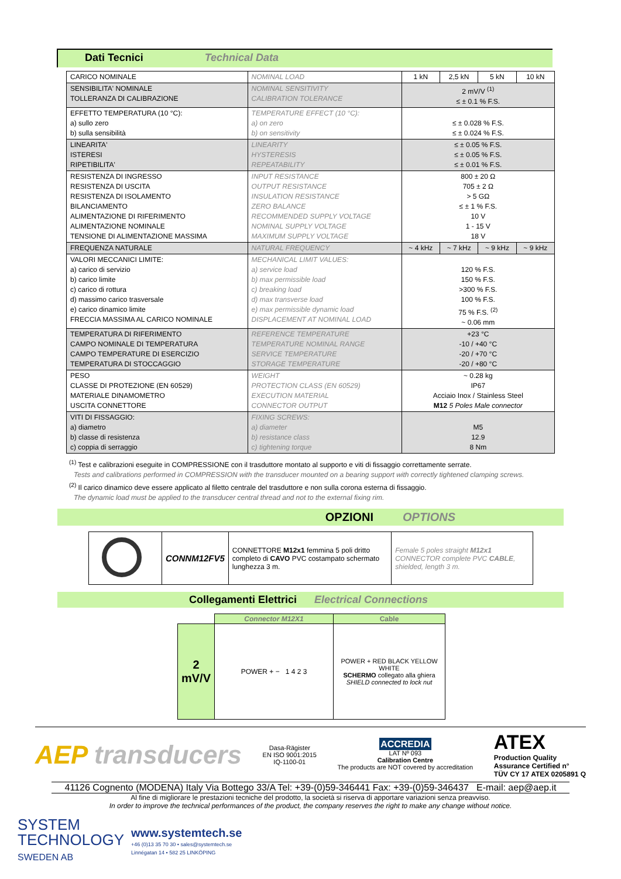Dati Tecnici Technical Data
| CARICO NOMINALE | NOMINAL LOAD | 1 kN | 2,5 kN | 5 kN | 10 kN |
| SENSIBILITA' NOMINALE TOLLERANZA DI CALIBRAZIONE | NOMINAL SENSITIVITY CALIBRATION TOLERANCE | 2 mV/V <sup>(1)</sup> ≤ ± 0.1 % F.S. | | | |
| EFFETTO TEMPERATURA (10 °C): a) sullo zero b) sulla sensibilità | TEMPERATURE EFFECT (10 °C): a) on zero b) on sensitivity | ≤ ± 0.028 % F.S. ≤ ± 0.024 % F.S. | | | |
| LINEARITA' ISTERESI RIPETIBILITA' | LINEARITY HYSTERESIS REPEATABILITY | ≤ ± 0.05 % F.S. ≤ ± 0.05 % F.S. ≤ ± 0.01 % F.S. | | | |
| RESISTENZA DI INGRESSO RESISTENZA DI USCITA RESISTENZA DI ISOLAMENTO BILANCIAMENTO ALIMENTAZIONE DI RIFERIMENTO ALIMENTAZIONE NOMINALE TENSIONE DI ALIMENTAZIONE MASSIMA | INPUT RESISTANCE OUTPUT RESISTANCE INSULATION RESISTANCE ZERO BALANCE RECOMMENDED SUPPLY VOLTAGE NOMINAL SUPPLY VOLTAGE MAXIMUM SUPPLY VOLTAGE | 800 ± 20 Ω 705 ± 2 Ω > 5 GΩ ≤ ± 1 % F.S. 10 V 1 - 15 V 18 V | | | |
| FREQUENZA NATURALE | NATURAL FREQUENCY | ~ 4 kHz | ~ 7 kHz | ~ 9 kHz | ~ 9 kHz |
| VALORI MECCANICI LIMITE: a) carico di servizio b) carico limite c) carico di rottura d) massimo carico trasversale e) carico dinamico limite FRECCIA MASSIMA AL CARICO NOMINALE | MECHANICAL LIMIT VALUES: a) service load b) max permissible load c) breaking load d) max transverse load e) max permissible dynamic load DISPLACEMENT AT NOMINAL LOAD | 120 % F.S. 150 % F.S. >300 % F.S. 100 % F.S. 75 % F.S. <sup>(2)</sup> ~ 0.06 mm | | | |
| TEMPERATURA DI RIFERIMENTO CAMPO NOMINALE DI TEMPERATURA CAMPO TEMPERATURE DI ESERCIZIO TEMPERATURA DI STOCCAGGIO | REFERENCE TEMPERATURE TEMPERATURE NOMINAL RANGE SERVICE TEMPERATURE STORAGE TEMPERATURE | +23 °C -10 / +40 °C -20 / +70 °C -20 / +80 °C | | | |
| PESO CLASSE DI PROTEZIONE (EN 60529) MATERIALE DINAMOMETRO USCITA CONNETTORE | WEIGHT PROTECTION CLASS (EN 60529) EXECUTION MATERIAL CONNECTOR OUTPUT | ~ 0.28 kg IP67 Acciaio Inox / Stainless Steel M12 5 Poles Male connector | | | |
| VITI DI FISSAGGIO: a) diametro b) classe di resistenza c) coppia di serraggio | FIXING SCREWS: a) diameter b) resistance class c) tightening torque | M5 12.9 8 Nm | | | |
<sup>(1)</sup> Test e calibrazioni eseguite in COMPRESSIONE con il trasduttore montato al supporto e viti di fissaggio correttamente serrate.
Tests and calibrations performed in COMPRESSION with the transducer mounted on a bearing support with correctly tightened clamping screws.
<sup>(2)</sup> Il carico dinamico deve essere applicato al filetto centrale del trasduttore e non sulla corona esterna di fissaggio.
The dynamic load must be applied to the transducer central thread and not to the external fixing rim.
OPZIONI OPTIONS
| | CONNM12FV5 | CONNETTORE M12x1 femmina 5 poli dritto completo di CAVO PVC costampato schermato lunghezza 3 m. | Female 5 poles straight M12x1 CONNECTOR complete PVC CABLE , shielded, length 3 m. |
Collegamenti Elettrici Electrical Connections
| | Connector M12X1 | Cable |
| --- | --- | --- |
| 2 mV/V | POWER + − 1 4 2 3 | POWER + RED BLACK YELLOW WHITE SCHERMO collegato alla ghiera SHIELD connected to lock nut |
AEP transducers
Dasa-Rägister
EN ISO 9001:2015
IQ-1100-01
ACCREDIA
LAT Nº 093
Calibration Centre
The products are NOT covered by accreditation
ATEX
Production Quality
Assurance Certified n°
TÜV CY 17 ATEX 0205891 Q
41126 Cognento (MODENA) Italy Via Bottego 33/A Tel: +39-(0)59-346441 Fax: +39-(0)59-346437 E-mail: aep@aep.it
Al fine di migliorare le prestazioni tecniche del prodotto, la società si riserva di apportare variazioni senza preavviso.
In order to improve the technical performances of the product, the company reserves the right to make any change without notice.
SYSTEM
TECHNOLOGY
SWEDEN AB
www.systemtech.se
+46 (0)13 35 70 30 • sales@systemtech.se
Linnégatan 14 • 582 25 LINKÖPING